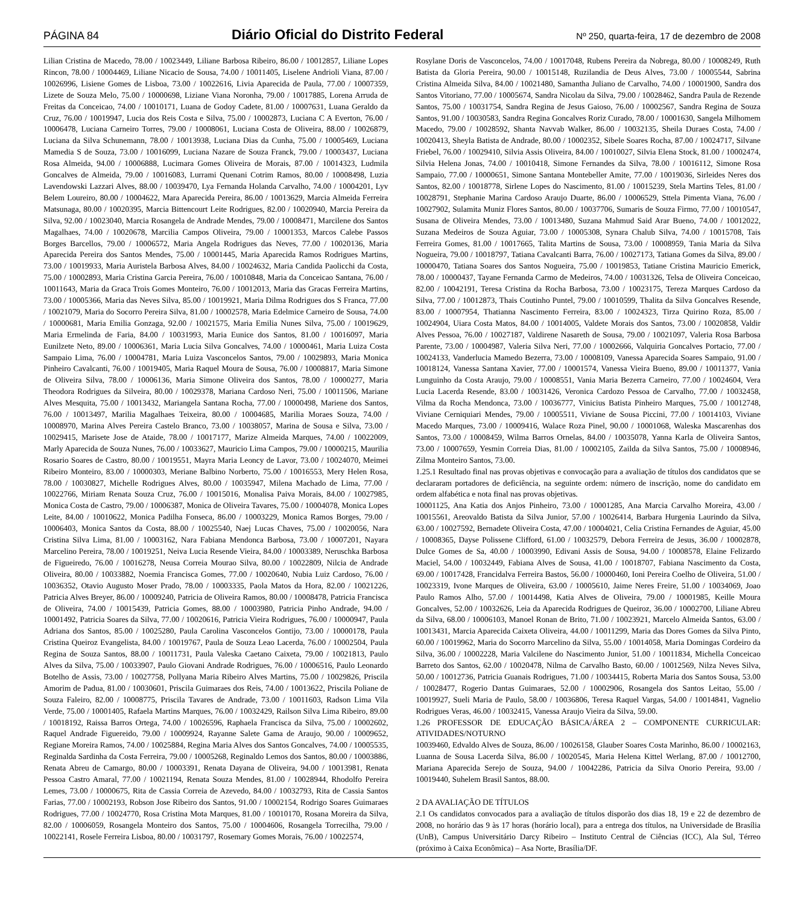PÁGINA 84 Diário Oficial do Distrito Federal Nº 250, quarta-feira, 17 de dezembro de 2008
Lilian Cristina de Macedo, 78.00 / 10023449, Liliane Barbosa Ribeiro, 86.00 / 10012857, Liliane Lopes Rincon, 78.00 / 10004469, Liliane Nicacio de Sousa, 74.00 / 10011405, Liselene Andrioli Viana, 87.00 / 10026996, Lisiene Gomes de Lisboa, 73.00 / 10022616, Livia Aparecida de Paula, 77.00 / 10007359, Lizete de Souza Melo, 75.00 / 10000698, Liziane Viana Noronha, 79.00 / 10017885, Lorena Arruda de Freitas da Conceicao, 74.00 / 10010171, Luana de Godoy Cadete, 81.00 / 10007631, Luana Geraldo da Cruz, 76.00 / 10019947, Lucia dos Reis Costa e Silva, 75.00 / 10002873, Luciana C A Everton, 76.00 / 10006478, Luciana Carneiro Torres, 79.00 / 10008061, Luciana Costa de Oliveira, 88.00 / 10026879, Luciana da Silva Schunemann, 78.00 / 10013938, Luciana Dias da Cunha, 75.00 / 10005469, Luciana Mamedia S de Souza, 73.00 / 10016099, Luciana Nazare de Souza Franck, 79.00 / 10003437, Luciana Rosa Almeida, 94.00 / 10006888, Lucimara Gomes Oliveira de Morais, 87.00 / 10014323, Ludmila Goncalves de Almeida, 79.00 / 10016083, Lurrami Quenani Cotrim Ramos, 80.00 / 10008498, Luzia Lavendowski Lazzari Alves, 88.00 / 10039470, Lya Fernanda Holanda Carvalho, 74.00 / 10004201, Lyv Belem Loureiro, 80.00 / 10004622, Mara Aparecida Pereira, 86.00 / 10013629, Marcia Almeida Ferreira Matsunaga, 80.00 / 10020395, Marcia Bittencourt Leite Rodrigues, 82.00 / 10020940, Marcia Pereira da Silva, 92.00 / 10023040, Marcia Rosangela de Andrade Mendes, 79.00 / 10008471, Marcilene dos Santos Magalhaes, 74.00 / 10020678, Marcilia Campos Oliveira, 79.00 / 10001353, Marcos Calebe Passos Borges Barcellos, 79.00 / 10006572, Maria Angela Rodrigues das Neves, 77.00 / 10020136, Maria Aparecida Pereira dos Santos Mendes, 75.00 / 10001445, Maria Aparecida Ramos Rodrigues Martins, 73.00 / 10019933, Maria Auristela Barbosa Alves, 84.00 / 10024632, Maria Candida Paolicchi da Costa, 75.00 / 10002893, Maria Cristina Garcia Pereira, 76.00 / 10010848, Maria da Conceicao Santana, 76.00 / 10011643, Maria da Graca Trois Gomes Monteiro, 76.00 / 10012013, Maria das Gracas Ferreira Martins, 73.00 / 10005366, Maria das Neves Silva, 85.00 / 10019921, Maria Dilma Rodrigues dos S Franca, 77.00 / 10021079, Maria do Socorro Pereira Silva, 81.00 / 10002578, Maria Edelmice Carneiro de Sousa, 74.00 / 10000681, Maria Emilia Gonzaga, 92.00 / 10021575, Maria Emilia Nunes Silva, 75.00 / 10019629, Maria Ermelinda de Faria, 84.00 / 10031993, Maria Eunice dos Santos, 81.00 / 10016097, Maria Eunilzete Neto, 89.00 / 10006361, Maria Lucia Silva Goncalves, 74.00 / 10000461, Maria Luiza Costa Sampaio Lima, 76.00 / 10004781, Maria Luiza Vasconcelos Santos, 79.00 / 10029893, Maria Monica Pinheiro Cavalcanti, 76.00 / 10019405, Maria Raquel Moura de Sousa, 76.00 / 10008817, Maria Simone de Oliveira Silva, 78.00 / 10006136, Maria Simone Oliveira dos Santos, 78.00 / 10000277, Maria Theodora Rodrigues da Silveira, 80.00 / 10029378, Mariana Cardoso Neri, 75.00 / 10011506, Mariane Alves Mesquita, 75.00 / 10013432, Mariangela Santana Rocha, 77.00 / 10000498, Mariene dos Santos, 76.00 / 10013497, Marilia Magalhaes Teixeira, 80.00 / 10004685, Marilia Moraes Souza, 74.00 / 10008970, Marina Alves Pereira Castelo Branco, 73.00 / 10038057, Marina de Sousa e Silva, 73.00 / 10029415, Marisete Jose de Ataide, 78.00 / 10017177, Marize Almeida Marques, 74.00 / 10022009, Marly Aparecida de Souza Nunes, 76.00 / 10033627, Mauricio Lima Campos, 79.00 / 10000215, Maurilia Rosario Soares de Castro, 80.00 / 10019551, Mayra Maria Leoncy de Lavor, 73.00 / 10024070, Meimei Ribeiro Monteiro, 83.00 / 10000303, Meriane Balbino Norberto, 75.00 / 10016553, Mery Helen Rosa, 78.00 / 10030827, Michelle Rodrigues Alves, 80.00 / 10035947, Milena Machado de Lima, 77.00 / 10022766, Miriam Renata Souza Cruz, 76.00 / 10015016, Monalisa Paiva Morais, 84.00 / 10027985, Monica Costa de Castro, 79.00 / 10006387, Monica de Oliveira Tavares, 75.00 / 10004078, Monica Lopes Leite, 84.00 / 10010622, Monica Padilha Fonseca, 86.00 / 10003229, Monica Ramos Borges, 79.00 / 10006403, Monica Santos da Costa, 88.00 / 10025540, Naej Lucas Chaves, 75.00 / 10020056, Nara Cristina Silva Lima, 81.00 / 10003162, Nara Fabiana Mendonca Barbosa, 73.00 / 10007201, Nayara Marcelino Pereira, 78.00 / 10019251, Neiva Lucia Resende Vieira, 84.00 / 10003389, Neruschka Barbosa de Figueiredo, 76.00 / 10016278, Neusa Correia Mourao Silva, 80.00 / 10022809, Nilcia de Andrade Oliveira, 80.00 / 10033882, Noemia Francisca Gomes, 77.00 / 10020640, Nubia Luiz Cardoso, 76.00 / 10036352, Otavio Augusto Moser Prado, 78.00 / 10003335, Paola Matos da Hora, 82.00 / 10021226, Patricia Alves Breyer, 86.00 / 10009240, Patricia de Oliveira Ramos, 80.00 / 10008478, Patricia Francisca de Oliveira, 74.00 / 10015439, Patricia Gomes, 88.00 / 10003980, Patricia Pinho Andrade, 94.00 / 10001492, Patricia Soares da Silva, 77.00 / 10020616, Patricia Vieira Rodrigues, 76.00 / 10000947, Paula Adriana dos Santos, 85.00 / 10025280, Paula Carolina Vasconcelos Gontijo, 73.00 / 10000178, Paula Cristina Queiroz Evangelista, 84.00 / 10019767, Paula de Souza Leao Lacerda, 76.00 / 10002504, Paula Regina de Souza Santos, 88.00 / 10011731, Paula Valeska Caetano Caixeta, 79.00 / 10021813, Paulo Alves da Silva, 75.00 / 10033907, Paulo Giovani Andrade Rodrigues, 76.00 / 10006516, Paulo Leonardo Botelho de Assis, 73.00 / 10027758, Pollyana Maria Ribeiro Alves Martins, 75.00 / 10029826, Priscila Amorim de Padua, 81.00 / 10030601, Priscila Guimaraes dos Reis, 74.00 / 10013622, Priscila Poliane de Souza Faleiro, 82.00 / 10008775, Priscila Tavares de Andrade, 73.00 / 10011603, Radson Lima Vila Verde, 75.00 / 10001405, Rafaela Martins Marques, 76.00 / 10032429, Railson Silva Lima Ribeiro, 89.00 / 10018192, Raissa Barros Ortega, 74.00 / 10026596, Raphaela Francisca da Silva, 75.00 / 10002602, Raquel Andrade Figuereido, 79.00 / 10009924, Rayanne Salete Gama de Araujo, 90.00 / 10009652, Regiane Moreira Ramos, 74.00 / 10025884, Regina Maria Alves dos Santos Goncalves, 74.00 / 10005535, Reginalda Sardinha da Costa Ferreira, 79.00 / 10005268, Reginaldo Lemos dos Santos, 80.00 / 10003886, Renata Abreu de Camargo, 80.00 / 10003391, Renata Dayana de Oliveira, 94.00 / 10013981, Renata Pessoa Castro Amaral, 77.00 / 10021194, Renata Souza Mendes, 81.00 / 10028944, Rhodolfo Pereira Lemes, 73.00 / 10000675, Rita de Cassia Correia de Azevedo, 84.00 / 10032793, Rita de Cassia Santos Farias, 77.00 / 10002193, Robson Jose Ribeiro dos Santos, 91.00 / 10002154, Rodrigo Soares Guimaraes Rodrigues, 77.00 / 10024770, Rosa Cristina Mota Marques, 81.00 / 10010170, Rosana Moreira da Silva, 82.00 / 10006059, Rosangela Monteiro dos Santos, 75.00 / 10004606, Rosangela Torrecilha, 79.00 / 10022141, Rosele Ferreira Lisboa, 80.00 / 10031797, Rosemary Gomes Morais, 76.00 / 10022574,
Rosylane Doris de Vasconcelos, 74.00 / 10017048, Rubens Pereira da Nobrega, 80.00 / 10008249, Ruth Batista da Gloria Pereira, 90.00 / 10015148, Ruzilandia de Deus Alves, 73.00 / 10005544, Sabrina Cristina Almeida Silva, 84.00 / 10021480, Samantha Juliano de Carvalho, 74.00 / 10001900, Sandra dos Santos Vitoriano, 77.00 / 10005674, Sandra Nicolau da Silva, 79.00 / 10028462, Sandra Paula de Rezende Santos, 75.00 / 10031754, Sandra Regina de Jesus Gaioso, 76.00 / 10002567, Sandra Regina de Souza Santos, 91.00 / 10030583, Sandra Regina Goncalves Roriz Curado, 78.00 / 10001630, Sangela Milhomem Macedo, 79.00 / 10028592, Shanta Navvab Walker, 86.00 / 10032135, Sheila Duraes Costa, 74.00 / 10020413, Sheyla Batista de Andrade, 80.00 / 10002352, Sibele Soares Rocha, 87.00 / 10024717, Silvane Friebel, 76.00 / 10029410, Silvia Assis Oliveira, 84.00 / 10010027, Silvia Elena Stock, 81.00 / 10002474, Silvia Helena Jonas, 74.00 / 10010418, Simone Fernandes da Silva, 78.00 / 10016112, Simone Rosa Sampaio, 77.00 / 10000651, Simone Santana Montebeller Amite, 77.00 / 10019036, Sirleides Neres dos Santos, 82.00 / 10018778, Sirlene Lopes do Nascimento, 81.00 / 10015239, Stela Martins Teles, 81.00 / 10028791, Stephanie Marina Cardoso Araujo Duarte, 86.00 / 10006529, Sttela Pimenta Viana, 76.00 / 10027902, Sulamita Muniz Flores Santos, 80.00 / 10037706, Sumaris de Souza Firmo, 77.00 / 10010547, Susana de Oliveira Mendes, 73.00 / 10013480, Suzana Mahmud Said Arar Bueno, 74.00 / 10012022, Suzana Medeiros de Souza Aguiar, 73.00 / 10005308, Synara Chalub Silva, 74.00 / 10015708, Tais Ferreira Gomes, 81.00 / 10017665, Talita Martins de Sousa, 73.00 / 10008959, Tania Maria da Silva Nogueira, 79.00 / 10018797, Tatiana Cavalcanti Barra, 76.00 / 10027173, Tatiana Gomes da Silva, 89.00 / 10000470, Tatiana Soares dos Santos Nogueira, 75.00 / 10019853, Tatiane Cristina Mauricio Emerick, 78.00 / 10000437, Tayane Fernanda Carmo de Medeiros, 74.00 / 10031326, Telsa de Oliveira Conceicao, 82.00 / 10042191, Teresa Cristina da Rocha Barbosa, 73.00 / 10023175, Tereza Marques Cardoso da Silva, 77.00 / 10012873, Thais Coutinho Puntel, 79.00 / 10010599, Thalita da Silva Goncalves Resende, 83.00 / 10007954, Thatianna Nascimento Ferreira, 83.00 / 10024323, Tirza Quirino Roza, 85.00 / 10024904, Uiara Costa Matos, 84.00 / 10014005, Valdete Morais dos Santos, 73.00 / 10020858, Valdir Alves Pessoa, 76.00 / 10027187, Valdirene Nasareth de Sousa, 79.00 / 10021097, Valeria Rosa Barbosa Parente, 73.00 / 10004987, Valeria Silva Neri, 77.00 / 10002666, Valquiria Goncalves Portacio, 77.00 / 10024133, Vanderlucia Mamedo Bezerra, 73.00 / 10008109, Vanessa Aparecida Soares Sampaio, 91.00 / 10018124, Vanessa Santana Xavier, 77.00 / 10001574, Vanessa Vieira Bueno, 89.00 / 10011377, Vania Lunguinho da Costa Araujo, 79.00 / 10008551, Vania Maria Bezerra Carneiro, 77.00 / 10024604, Vera Lucia Lacerda Resende, 83.00 / 10031426, Veronica Cardozo Pessoa de Carvalho, 77.00 / 10032458, Vilma da Rocha Mendonca, 73.00 / 10036777, Vinicius Batista Pinheiro Marques, 75.00 / 10012748, Viviane Cerniquiari Mendes, 79.00 / 10005511, Viviane de Sousa Piccini, 77.00 / 10014103, Viviane Macedo Marques, 73.00 / 10009416, Walace Roza Pinel, 90.00 / 10001068, Waleska Mascarenhas dos Santos, 73.00 / 10008459, Wilma Barros Ornelas, 84.00 / 10035078, Yanna Karla de Oliveira Santos, 73.00 / 10007659, Yesmin Correia Dias, 81.00 / 10002105, Zailda da Silva Santos, 75.00 / 10008946, Zilma Monteiro Santos, 73.00.
1.25.1 Resultado final nas provas objetivas e convocação para a avaliação de títulos dos candidatos que se declararam portadores de deficiência, na seguinte ordem: número de inscrição, nome do candidato em ordem alfabética e nota final nas provas objetivas.
10001125, Ana Katia dos Anjos Pinheiro, 73.00 / 10001285, Ana Marcia Carvalho Moreira, 43.00 / 10015561, Areovaldo Batista da Silva Junior, 57.00 / 10026414, Barbara Hurgenia Laurindo da Silva, 63.00 / 10027592, Bernadete Oliveira Costa, 47.00 / 10004021, Celia Cristina Fernandes de Aguiar, 45.00 / 10008365, Dayse Polissene Clifford, 61.00 / 10032579, Debora Ferreira de Jesus, 36.00 / 10002878, Dulce Gomes de Sa, 40.00 / 10003990, Edivani Assis de Sousa, 94.00 / 10008578, Elaine Felizardo Maciel, 54.00 / 10032449, Fabiana Alves de Sousa, 41.00 / 10018707, Fabiana Nascimento da Costa, 69.00 / 10017428, Francidalva Ferreira Bastos, 56.00 / 10000460, Ioni Pereira Coelho de Oliveira, 51.00 / 10023319, Ivone Marques de Oliveira, 63.00 / 10005610, Jaime Neres Freire, 51.00 / 10034069, Joao Paulo Ramos Alho, 57.00 / 10014498, Katia Alves de Oliveira, 79.00 / 10001985, Keille Moura Goncalves, 52.00 / 10032626, Leia da Aparecida Rodrigues de Queiroz, 36.00 / 10002700, Liliane Abreu da Silva, 68.00 / 10006103, Manoel Ronan de Brito, 71.00 / 10023921, Marcelo Almeida Santos, 63.00 / 10013431, Marcia Aparecida Caixeta Oliveira, 44.00 / 10011299, Maria das Dores Gomes da Silva Pinto, 60.00 / 10019962, Maria do Socorro Marcelino da Silva, 55.00 / 10014058, Maria Domingas Cordeiro da Silva, 36.00 / 10002228, Maria Valcilene do Nascimento Junior, 51.00 / 10011834, Michella Conceicao Barreto dos Santos, 62.00 / 10020478, Nilma de Carvalho Basto, 60.00 / 10012569, Nilza Neves Silva, 50.00 / 10012736, Patricia Guanais Rodrigues, 71.00 / 10034415, Roberta Maria dos Santos Sousa, 53.00 / 10028477, Rogerio Dantas Guimaraes, 52.00 / 10002906, Rosangela dos Santos Leitao, 55.00 / 10019927, Sueli Maria de Paulo, 58.00 / 10036806, Teresa Raquel Vargas, 54.00 / 10014841, Vagnelio Rodrigues Veras, 46.00 / 10032415, Vanessa Araujo Vieira da Silva, 59.00.
1.26 PROFESSOR DE EDUCAÇÃO BÁSICA/ÁREA 2 – COMPONENTE CURRICULAR: ATIVIDADES/NOTURNO
10039460, Edvaldo Alves de Souza, 86.00 / 10026158, Glauber Soares Costa Marinho, 86.00 / 10002163, Luanna de Sousa Lacerda Silva, 86.00 / 10020545, Maria Helena Kittel Werlang, 87.00 / 10012700, Mariana Aparecida Serejo de Souza, 94.00 / 10042286, Patricia da Silva Onorio Pereira, 93.00 / 10019440, Suhelem Brasil Santos, 88.00.
2 DA AVALIAÇÃO DE TÍTULOS
2.1 Os candidatos convocados para a avaliação de títulos disporão dos dias 18, 19 e 22 de dezembro de 2008, no horário das 9 às 17 horas (horário local), para a entrega dos títulos, na Universidade de Brasília (UnB), Campus Universitário Darcy Ribeiro – Instituto Central de Ciências (ICC), Ala Sul, Térreo (próximo à Caixa Econômica) – Asa Norte, Brasília/DF.